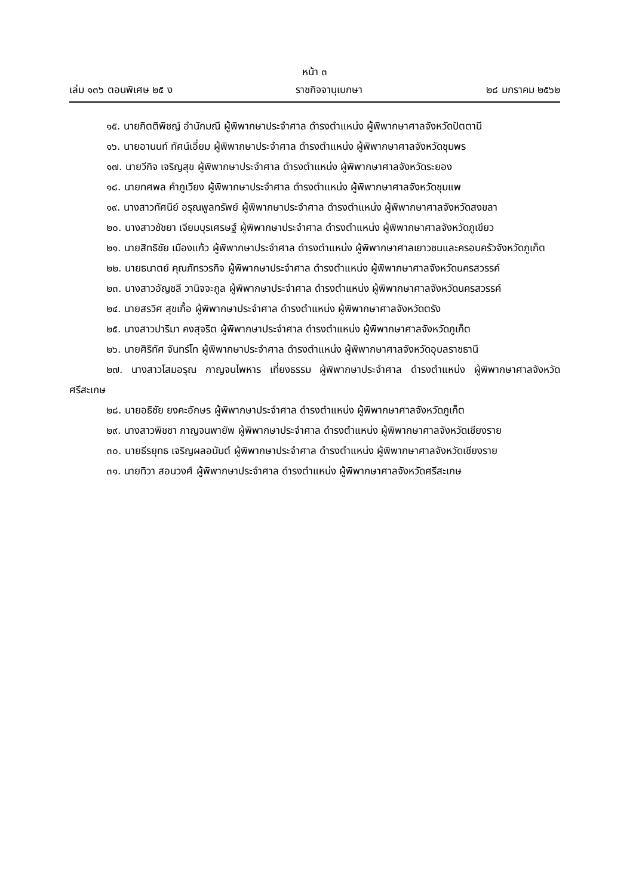หน้า ๓
เล่ม ๑๓๖ ตอนพิเศษ ๒๕ ง ราชกิจจานุเบกษา ๒๘ มกราคม ๒๕๖๒
๑๕. นายกิตติพิชญ์ อำนักมณี ผู้พิพากษาประจำศาล ดำรงตำแหน่ง ผู้พิพากษาศาลจังหวัดปัตตานี
๑๖. นายอานนท์ ทัศน์เอี่ยม ผู้พิพากษาประจำศาล ดำรงตำแหน่ง ผู้พิพากษาศาลจังหวัดชุมพร
๑๗. นายวีกิจ เจริญสุข ผู้พิพากษาประจำศาล ดำรงตำแหน่ง ผู้พิพากษาศาลจังหวัดระยอง
๑๘. นายทศพล คำภูเวียง ผู้พิพากษาประจำศาล ดำรงตำแหน่ง ผู้พิพากษาศาลจังหวัดชุมแพ
๑๙. นางสาวทัศนีย์ อรุณพูลทรัพย์ ผู้พิพากษาประจำศาล ดำรงตำแหน่ง ผู้พิพากษาศาลจังหวัดสงขลา
๒๐. นางสาวชัชยา เจียมบุรเศรษฐ์ ผู้พิพากษาประจำศาล ดำรงตำแหน่ง ผู้พิพากษาศาลจังหวัดภูเขียว
๒๑. นายสิทธิชัย เมืองแก้ว ผู้พิพากษาประจำศาล ดำรงตำแหน่ง ผู้พิพากษาศาลเยาวชนและครอบครัวจังหวัดภูเก็ต
๒๒. นายธนาตย์ คุณภัทรวรกิจ ผู้พิพากษาประจำศาล ดำรงตำแหน่ง ผู้พิพากษาศาลจังหวัดนครสวรรค์
๒๓. นางสาวอัญชลี วานิจจะกูล ผู้พิพากษาประจำศาล ดำรงตำแหน่ง ผู้พิพากษาศาลจังหวัดนครสวรรค์
๒๔. นายสรวิศ สุขเกื้อ ผู้พิพากษาประจำศาล ดำรงตำแหน่ง ผู้พิพากษาศาลจังหวัดตรัง
๒๕. นางสาวปาริมา คงสุจริต ผู้พิพากษาประจำศาล ดำรงตำแหน่ง ผู้พิพากษาศาลจังหวัดภูเก็ต
๒๖. นายศิริทัศ จันทร์โท ผู้พิพากษาประจำศาล ดำรงตำแหน่ง ผู้พิพากษาศาลจังหวัดอุบลราชธานี
๒๗. นางสาวโสมอรุณ กาญจนไพหาร เที่ยงธรรม ผู้พิพากษาประจำศาล ดำรงตำแหน่ง ผู้พิพากษาศาลจังหวัดศรีสะเกษ
๒๘. นายอธิชัย ยงคะอักษร ผู้พิพากษาประจำศาล ดำรงตำแหน่ง ผู้พิพากษาศาลจังหวัดภูเก็ต
๒๙. นางสาวพิชชา กาญจนพายัพ ผู้พิพากษาประจำศาล ดำรงตำแหน่ง ผู้พิพากษาศาลจังหวัดเชียงราย
๓๐. นายธีรยุทธ เจริญผลอนันต์ ผู้พิพากษาประจำศาล ดำรงตำแหน่ง ผู้พิพากษาศาลจังหวัดเชียงราย
๓๑. นายทิวา สอนวงศ์ ผู้พิพากษาประจำศาล ดำรงตำแหน่ง ผู้พิพากษาศาลจังหวัดศรีสะเกษ